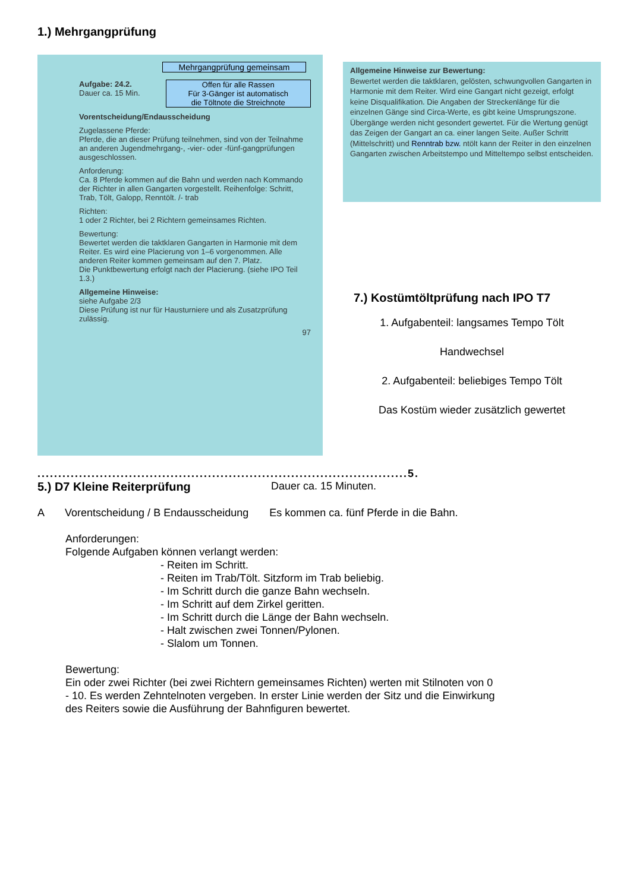1.) Mehrgangprüfung
Mehrgangprüfung gemeinsam
Aufgabe: 24.2.
Dauer ca. 15 Min.
Offen für alle Rassen
Für 3-Gänger ist automatisch
die Töltnote die Streichnote
Vorentscheidung/Endausscheidung
Zugelassene Pferde:
Pferde, die an dieser Prüfung teilnehmen, sind von der Teilnahme an anderen Jugendmehrgang-, -vier- oder -fünf-gangprüfungen ausgeschlossen.
Anforderung:
Ca. 8 Pferde kommen auf die Bahn und werden nach Kommando der Richter in allen Gangarten vorgestellt. Reihenfolge: Schritt, Trab, Tölt, Galopp, Renntölt. /- trab
Richten:
1 oder 2 Richter, bei 2 Richtern gemeinsames Richten.
Bewertung:
Bewertet werden die taktklaren Gangarten in Harmonie mit dem Reiter. Es wird eine Placierung von 1–6 vorgenommen. Alle anderen Reiter kommen gemeinsam auf den 7. Platz.
Die Punktbewertung erfolgt nach der Placierung. (siehe IPO Teil 1.3.)
Allgemeine Hinweise:
siehe Aufgabe 2/3
Diese Prüfung ist nur für Hausturniere und als Zusatzprüfung zulässig.
97
Allgemeine Hinweise zur Bewertung:
Bewertet werden die taktklaren, gelösten, schwungvollen Gangarten in Harmonie mit dem Reiter. Wird eine Gangart nicht gezeigt, erfolgt keine Disqualifikation. Die Angaben der Streckenlänge für die einzelnen Gänge sind Circa-Werte, es gibt keine Umsprungszone. Übergänge werden nicht gesondert gewertet. Für die Wertung genügt das Zeigen der Gangart an ca. einer langen Seite. Außer Schritt (Mittelschritt) und Renntrab bzw. ntölt kann der Reiter in den einzelnen Gangarten zwischen Arbeitstempo und Mitteltempo selbst entscheiden.
7.) Kostümtöltprüfung nach IPO T7
1. Aufgabenteil: langsames Tempo Tölt
Handwechsel
2. Aufgabenteil: beliebiges Tempo Tölt
Das Kostüm wieder zusätzlich gewertet
.........................................................................................5.
5.) D7 Kleine Reiterprüfung Dauer ca. 15 Minuten.
A Vorentscheidung / B Endausscheidung Es kommen ca. fünf Pferde in die Bahn.
Anforderungen:
Folgende Aufgaben können verlangt werden:
- Reiten im Schritt.
- Reiten im Trab/Tölt. Sitzform im Trab beliebig.
- Im Schritt durch die ganze Bahn wechseln.
- Im Schritt auf dem Zirkel geritten.
- Im Schritt durch die Länge der Bahn wechseln.
- Halt zwischen zwei Tonnen/Pylonen.
- Slalom um Tonnen.
Bewertung:
Ein oder zwei Richter (bei zwei Richtern gemeinsames Richten) werten mit Stilnoten von 0 - 10. Es werden Zehntelnoten vergeben. In erster Linie werden der Sitz und die Einwirkung des Reiters sowie die Ausführung der Bahnfiguren bewertet.